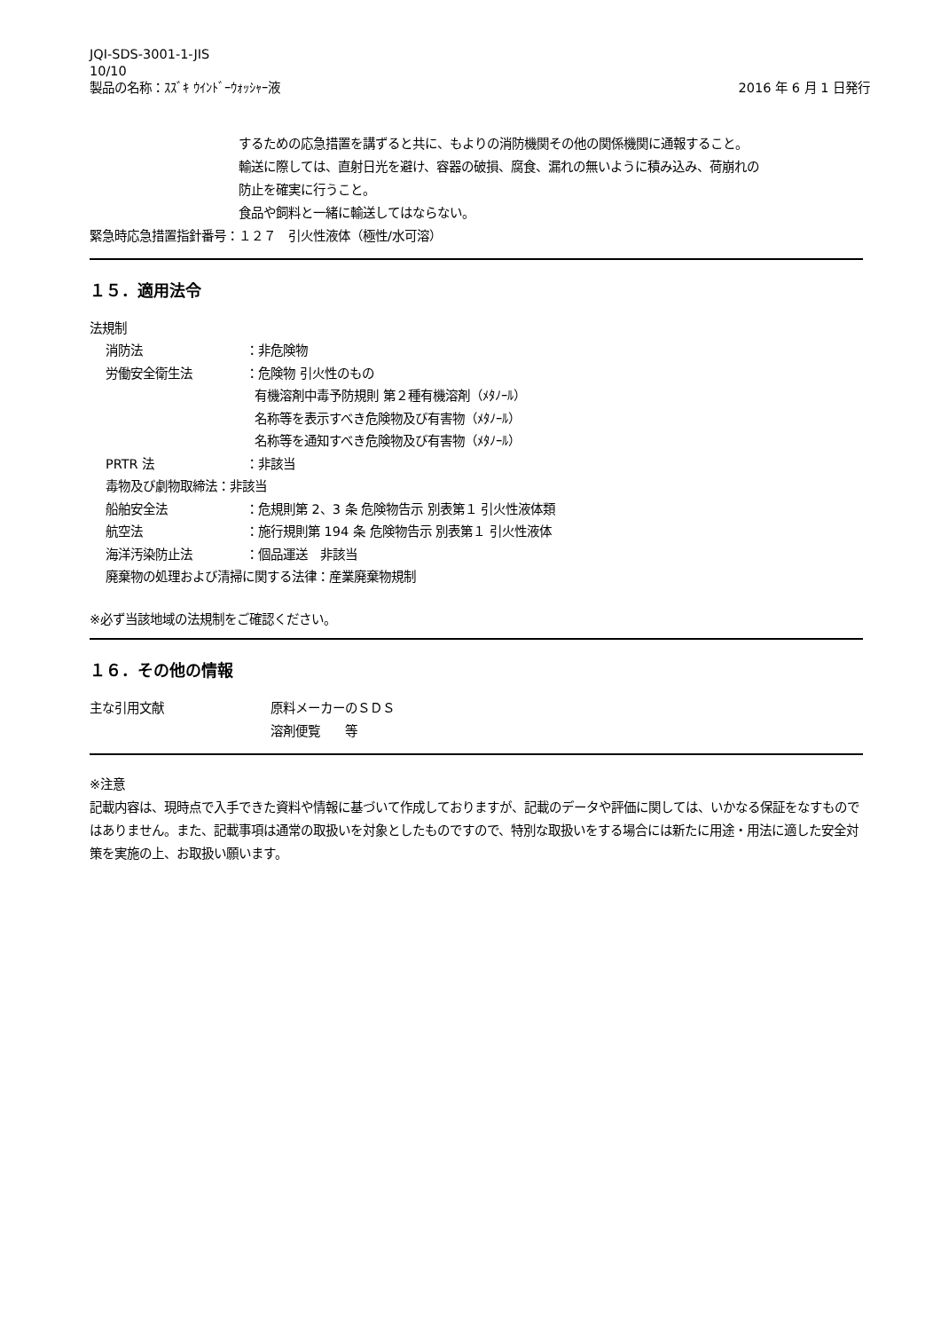JQI-SDS-3001-1-JIS
10/10
製品の名称：ｽｽﾞｷ ｳｲﾝﾄﾞｰｳｫｯｼｬｰ液 2016 年 6 月 1 日発行
するための応急措置を講ずると共に、もよりの消防機関その他の関係機関に通報すること。
輸送に際しては、直射日光を避け、容器の破損、腐食、漏れの無いように積み込み、荷崩れの
防止を確実に行うこと。
食品や飼料と一緒に輸送してはならない。
緊急時応急措置指針番号：１２７　引火性液体（極性/水可溶）
１５．適用法令
法規制
消防法 ：非危険物
労働安全衛生法 ：危険物 引火性のもの
有機溶剤中毒予防規則 第２種有機溶剤（ﾒﾀﾉｰﾙ）
名称等を表示すべき危険物及び有害物（ﾒﾀﾉｰﾙ）
名称等を通知すべき危険物及び有害物（ﾒﾀﾉｰﾙ）
PRTR 法 ：非該当
毒物及び劇物取締法：非該当
船舶安全法 ：危規則第 2、3 条 危険物告示 別表第１ 引火性液体類
航空法 ：施行規則第 194 条 危険物告示 別表第１ 引火性液体
海洋汚染防止法 ：個品運送　非該当
廃棄物の処理および清掃に関する法律：産業廃棄物規制
※必ず当該地域の法規制をご確認ください。
１６．その他の情報
主な引用文献 原料メーカーのＳＤＳ
溶剤便覧　　等
※注意
記載内容は、現時点で入手できた資料や情報に基づいて作成しておりますが、記載のデータや評価に関しては、いかなる保証をなすものではありません。また、記載事項は通常の取扱いを対象としたものですので、特別な取扱いをする場合には新たに用途・用法に適した安全対策を実施の上、お取扱い願います。